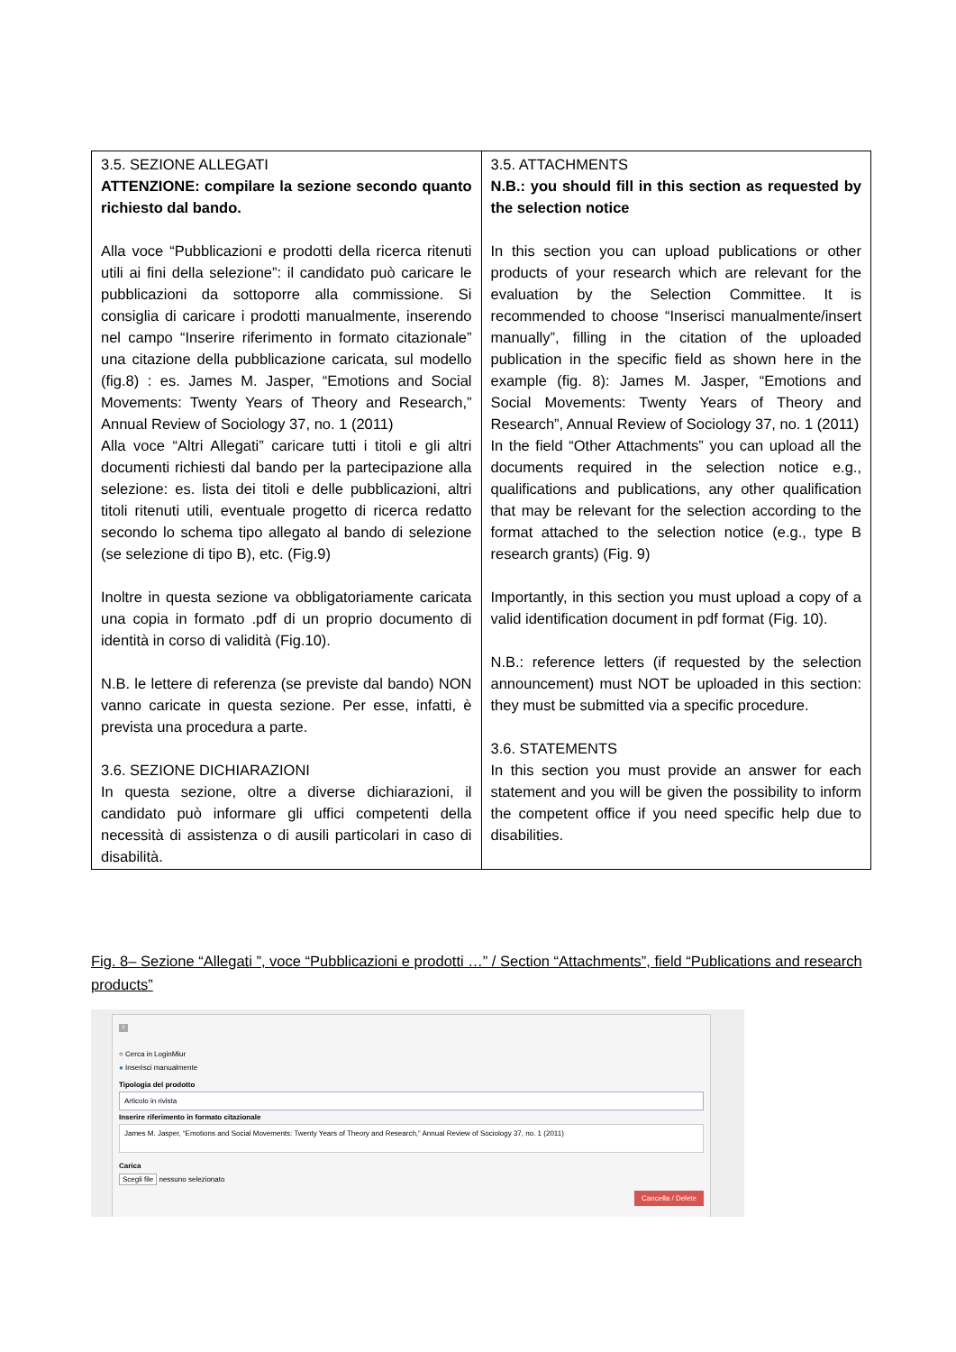| 3.5. SEZIONE ALLEGATI ATTENZIONE: compilare la sezione secondo quanto richiesto dal bando. Alla voce “Pubblicazioni e prodotti della ricerca ritenuti utili ai fini della selezione”: il candidato può caricare le pubblicazioni da sottoporre alla commissione. Si consiglia di caricare i prodotti manualmente, inserendo nel campo “Inserire riferimento in formato citazionale” una citazione della pubblicazione caricata, sul modello (fig.8) : es. James M. Jasper, “Emotions and Social Movements: Twenty Years of Theory and Research,” Annual Review of Sociology 37, no. 1 (2011) Alla voce “Altri Allegati” caricare tutti i titoli e gli altri documenti richiesti dal bando per la partecipazione alla selezione: es. lista dei titoli e delle pubblicazioni, altri titoli ritenuti utili, eventuale progetto di ricerca redatto secondo lo schema tipo allegato al bando di selezione (se selezione di tipo B), etc. (Fig.9) Inoltre in questa sezione va obbligatoriamente caricata una copia in formato .pdf di un proprio documento di identità in corso di validità (Fig.10). N.B. le lettere di referenza (se previste dal bando) NON vanno caricate in questa sezione. Per esse, infatti, è prevista una procedura a parte. 3.6. SEZIONE DICHIARAZIONI In questa sezione, oltre a diverse dichiarazioni, il candidato può informare gli uffici competenti della necessità di assistenza o di ausili particolari in caso di disabilità. | 3.5. ATTACHMENTS N.B.: you should fill in this section as requested by the selection notice In this section you can upload publications or other products of your research which are relevant for the evaluation by the Selection Committee. It is recommended to choose “Inserisci manualmente/insert manually”, filling in the citation of the uploaded publication in the specific field as shown here in the example (fig. 8): James M. Jasper, “Emotions and Social Movements: Twenty Years of Theory and Research”, Annual Review of Sociology 37, no. 1 (2011) In the field “Other Attachments” you can upload all the documents required in the selection notice e.g., qualifications and publications, any other qualification that may be relevant for the selection according to the format attached to the selection notice (e.g., type B research grants) (Fig. 9) Importantly, in this section you must upload a copy of a valid identification document in pdf format (Fig. 10). N.B.: reference letters (if requested by the selection announcement) must NOT be uploaded in this section: they must be submitted via a specific procedure. 3.6. STATEMENTS In this section you must provide an answer for each statement and you will be given the possibility to inform the competent office if you need specific help due to disabilities. |
Fig. 8– Sezione “Allegati ”, voce “Pubblicazioni e prodotti …” / Section “Attachments”, field “Publications and research products”
1
○ Cerca in LoginMiur
● Inserisci manualmente
Tipologia del prodotto
Articolo in rivista
Inserire riferimento in formato citazionale
James M. Jasper, “Emotions and Social Movements: Twenty Years of Theory and Research,” Annual Review of Sociology 37, no. 1 (2011)
Carica
Scegli file nessuno selezionato
Cancella / Delete